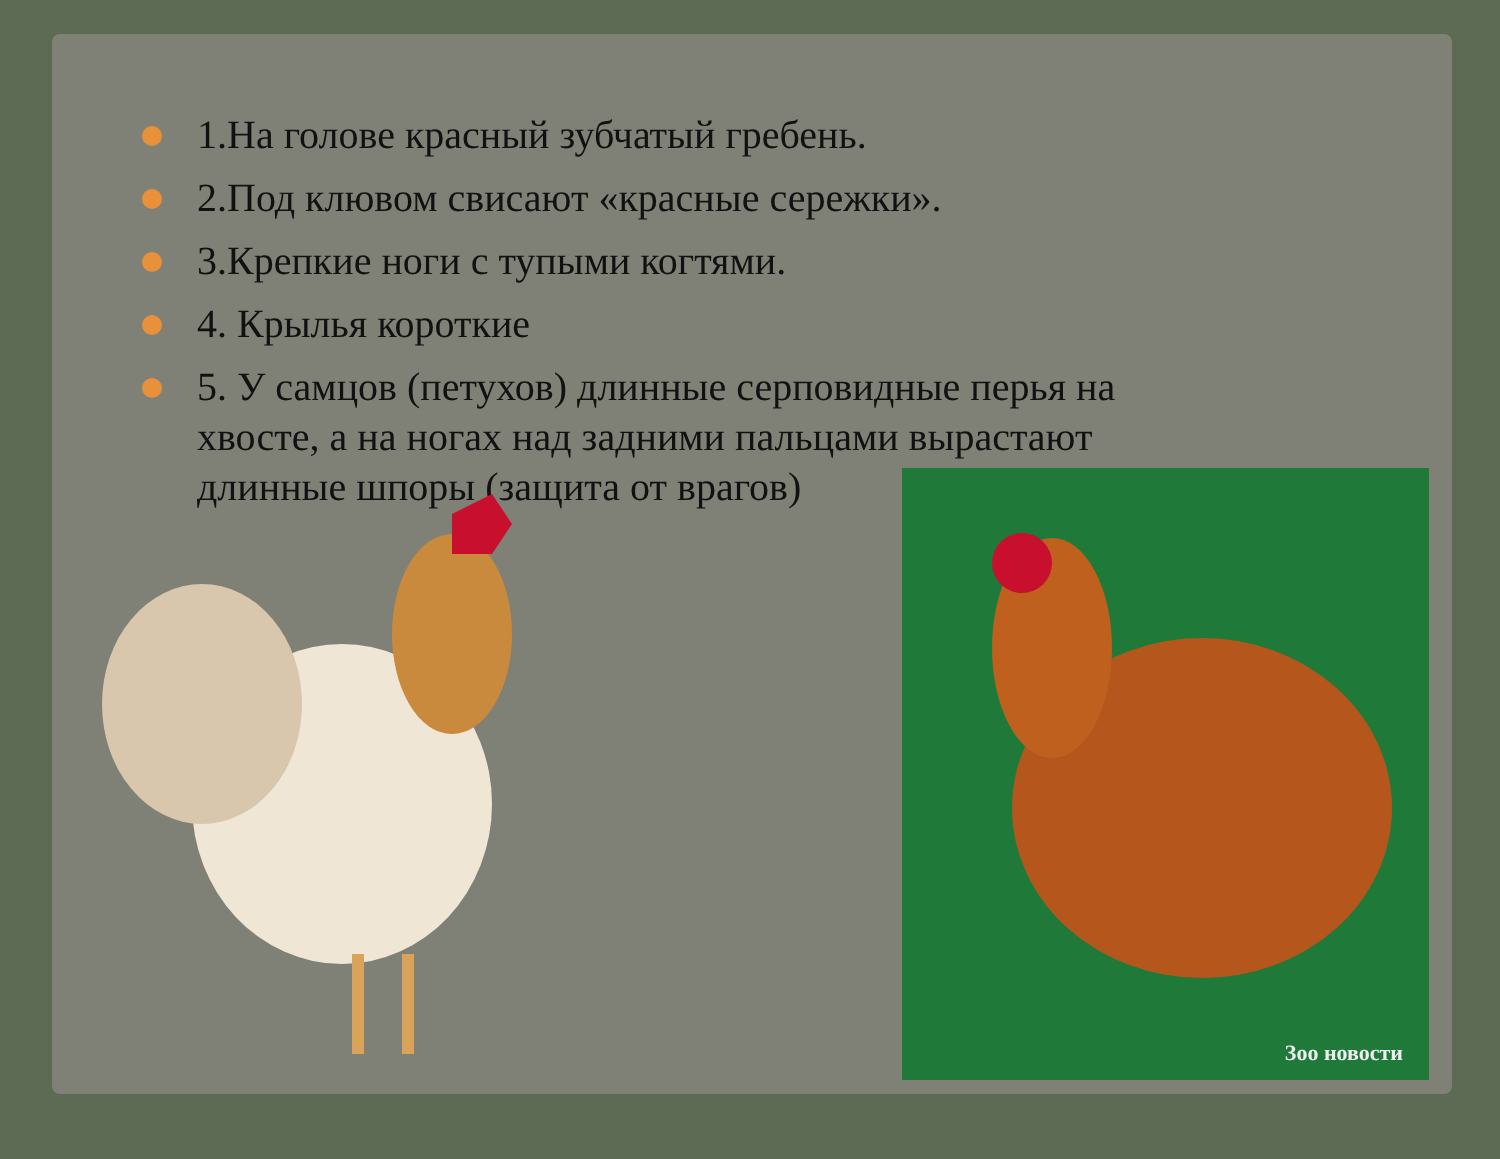1.На голове красный зубчатый гребень.
2.Под клювом свисают «красные сережки».
3.Крепкие ноги с тупыми когтями.
4. Крылья короткие
5. У самцов (петухов) длинные серповидные перья на хвосте, а на ногах над задними пальцами вырастают длинные шпоры (защита от врагов)
Зоо новости